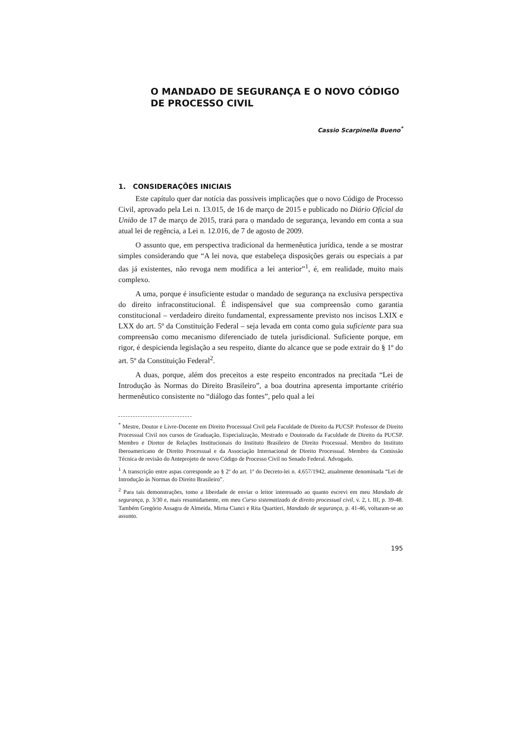O MANDADO DE SEGURANÇA E O NOVO CÓDIGO DE PROCESSO CIVIL
Cassio Scarpinella Bueno<sup>*</sup>
1. CONSIDERAÇÕES INICIAIS
Este capítulo quer dar notícia das possíveis implicações que o novo Código de Processo Civil, aprovado pela Lei n. 13.015, de 16 de março de 2015 e publicado no Diário Oficial da União de 17 de março de 2015, trará para o mandado de segurança, levando em conta a sua atual lei de regência, a Lei n. 12.016, de 7 de agosto de 2009.
O assunto que, em perspectiva tradicional da hermenêutica jurídica, tende a se mostrar simples considerando que “A lei nova, que estabeleça disposições gerais ou especiais a par das já existentes, não revoga nem modifica a lei anterior”<sup>1</sup>, é, em realidade, muito mais complexo.
A uma, porque é insuficiente estudar o mandado de segurança na exclusiva perspectiva do direito infraconstitucional. É indispensável que sua compreensão como garantia constitucional – verdadeiro direito fundamental, expressamente previsto nos incisos LXIX e LXX do art. 5º da Constituição Federal – seja levada em conta como guia suficiente para sua compreensão como mecanismo diferenciado de tutela jurisdicional. Suficiente porque, em rigor, é despicienda legislação a seu respeito, diante do alcance que se pode extrair do § 1º do art. 5º da Constituição Federal<sup>2</sup>.
A duas, porque, além dos preceitos a este respeito encontrados na precitada “Lei de Introdução às Normas do Direito Brasileiro”, a boa doutrina apresenta importante critério hermenêutico consistente no “diálogo das fontes”, pelo qual a lei
<sup>*</sup> Mestre, Doutor e Livre-Docente em Direito Processual Civil pela Faculdade de Direito da PUCSP. Professor de Direito Processual Civil nos cursos de Graduação, Especialização, Mestrado e Doutorado da Faculdade de Direito da PUCSP. Membro e Diretor de Relações Institucionais do Instituto Brasileiro de Direito Processual. Membro do Instituto Iberoamericano de Direito Processual e da Associação Internacional de Direito Processual. Membro da Comissão Técnica de revisão do Anteprojeto de novo Código de Processo Civil no Senado Federal. Advogado.
<sup>1</sup> A transcrição entre aspas corresponde ao § 2º do art. 1º do Decreto-lei n. 4.657/1942, atualmente denominada “Lei de Introdução às Normas do Direito Brasileiro”.
<sup>2</sup> Para tais demonstrações, tomo a liberdade de enviar o leitor interessado ao quanto escrevi em meu Mandado de segurança, p. 3/30 e, mais resumidamente, em meu Curso sistematizado de direito processual civil, v. 2, t. III, p. 39-48. Também Gregório Assagra de Almeida, Mirna Cianci e Rita Quartieri, Mandado de segurança, p. 41-46, voltaram-se ao assunto.
195